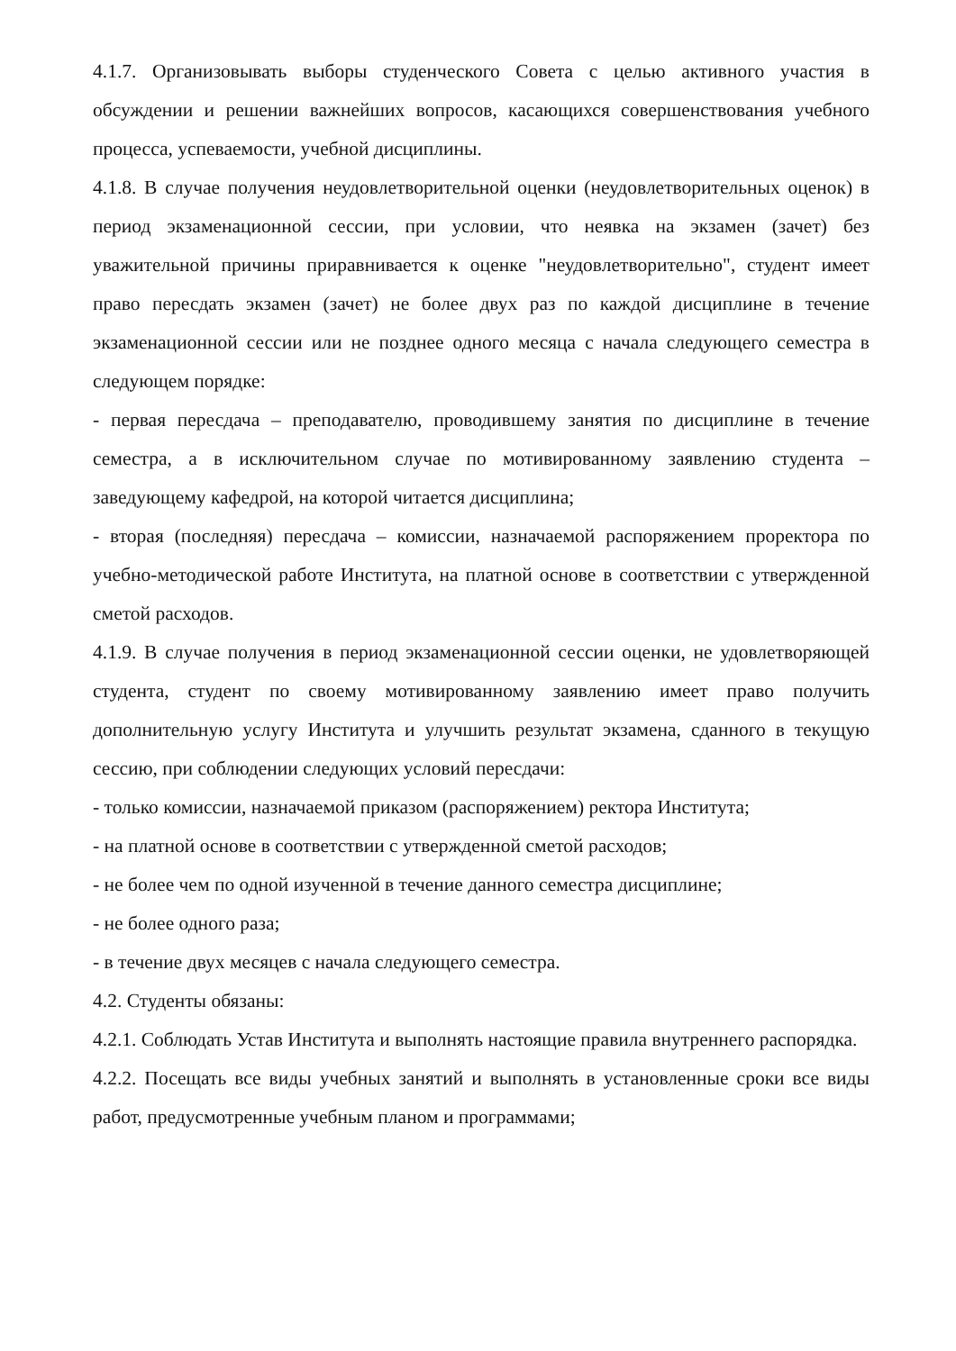4.1.7. Организовывать выборы студенческого Совета с целью активного участия в обсуждении и решении важнейших вопросов, касающихся совершенствования учебного процесса, успеваемости, учебной дисциплины.
4.1.8. В случае получения неудовлетворительной оценки (неудовлетворительных оценок) в период экзаменационной сессии, при условии, что неявка на экзамен (зачет) без уважительной причины приравнивается к оценке "неудовлетворительно", студент имеет право пересдать экзамен (зачет) не более двух раз по каждой дисциплине в течение экзаменационной сессии или не позднее одного месяца с начала следующего семестра в следующем порядке:
- первая пересдача – преподавателю, проводившему занятия по дисциплине в течение семестра, а в исключительном случае по мотивированному заявлению студента – заведующему кафедрой, на которой читается дисциплина;
- вторая (последняя) пересдача – комиссии, назначаемой распоряжением проректора по учебно-методической работе Института, на платной основе в соответствии с утвержденной сметой расходов.
4.1.9. В случае получения в период экзаменационной сессии оценки, не удовлетворяющей студента, студент по своему мотивированному заявлению имеет право получить дополнительную услугу Института и улучшить результат экзамена, сданного в текущую сессию, при соблюдении следующих условий пересдачи:
- только комиссии, назначаемой приказом (распоряжением) ректора Института;
- на платной основе в соответствии с утвержденной сметой расходов;
- не более чем по одной изученной в течение данного семестра дисциплине;
- не более одного раза;
- в течение двух месяцев с начала следующего семестра.
4.2. Студенты обязаны:
4.2.1. Соблюдать Устав Института и выполнять настоящие правила внутреннего распорядка.
4.2.2. Посещать все виды учебных занятий и выполнять в установленные сроки все виды работ, предусмотренные учебным планом и программами;